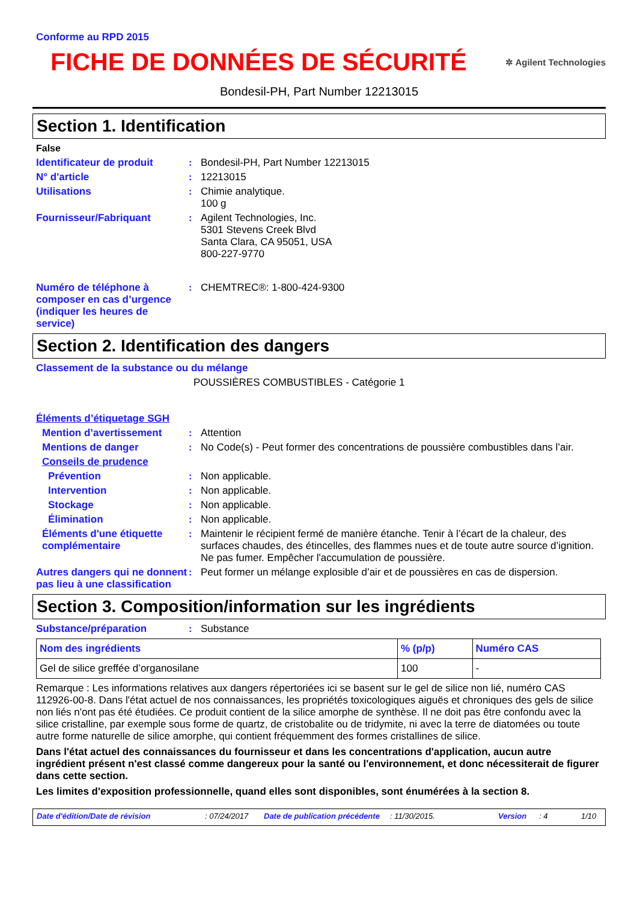Conforme au RPD 2015
FICHE DE DONNÉES DE SÉCURITÉ
✲ Agilent Technologies
Bondesil-PH, Part Number 12213015
Section 1. Identification
False
Identificateur de produit: Bondesil-PH, Part Number 12213015
N° d'article: 12213015
Utilisations: Chimie analytique.
100 g
Fournisseur/Fabriquant: Agilent Technologies, Inc.
5301 Stevens Creek Blvd
Santa Clara, CA 95051, USA
800-227-9770
Numéro de téléphone à composer en cas d’urgence (indiquer les heures de service): CHEMTREC®: 1-800-424-9300
Section 2. Identification des dangers
Classement de la substance ou du mélange
POUSSIÈRES COMBUSTIBLES - Catégorie 1
Éléments d’étiquetage SGH
Mention d’avertissement: Attention
Mentions de danger: No Code(s) - Peut former des concentrations de poussière combustibles dans l’air.
Conseils de prudence
Prévention: Non applicable.
Intervention: Non applicable.
Stockage: Non applicable.
Élimination: Non applicable.
Éléments d'une étiquette complémentaire: Maintenir le récipient fermé de manière étanche. Tenir à l’écart de la chaleur, des surfaces chaudes, des étincelles, des flammes nues et de toute autre source d’ignition. Ne pas fumer. Empêcher l'accumulation de poussière.
Autres dangers qui ne donnent pas lieu à une classification: Peut former un mélange explosible d’air et de poussières en cas de dispersion.
Section 3. Composition/information sur les ingrédients
Substance/préparation: Substance
| Nom des ingrédients | % (p/p) | Numéro CAS |
| --- | --- | --- |
| Gel de silice greffée d’organosilane | 100 | - |
Remarque : Les informations relatives aux dangers répertoriées ici se basent sur le gel de silice non lié, numéro CAS 112926-00-8. Dans l'état actuel de nos connaissances, les propriétés toxicologiques aiguës et chroniques des gels de silice non liés n'ont pas été étudiées. Ce produit contient de la silice amorphe de synthèse. Il ne doit pas être confondu avec la silice cristalline, par exemple sous forme de quartz, de cristobalite ou de tridymite, ni avec la terre de diatomées ou toute autre forme naturelle de silice amorphe, qui contient fréquemment des formes cristallines de silice.
Dans l'état actuel des connaissances du fournisseur et dans les concentrations d'application, aucun autre ingrédient présent n'est classé comme dangereux pour la santé ou l'environnement, et donc nécessiterait de figurer dans cette section.
Les limites d'exposition professionnelle, quand elles sont disponibles, sont énumérées à la section 8.
Date d'édition/Date de révision: 07/24/2017 Date de publication précédente: 11/30/2015. Version: 4 1/10